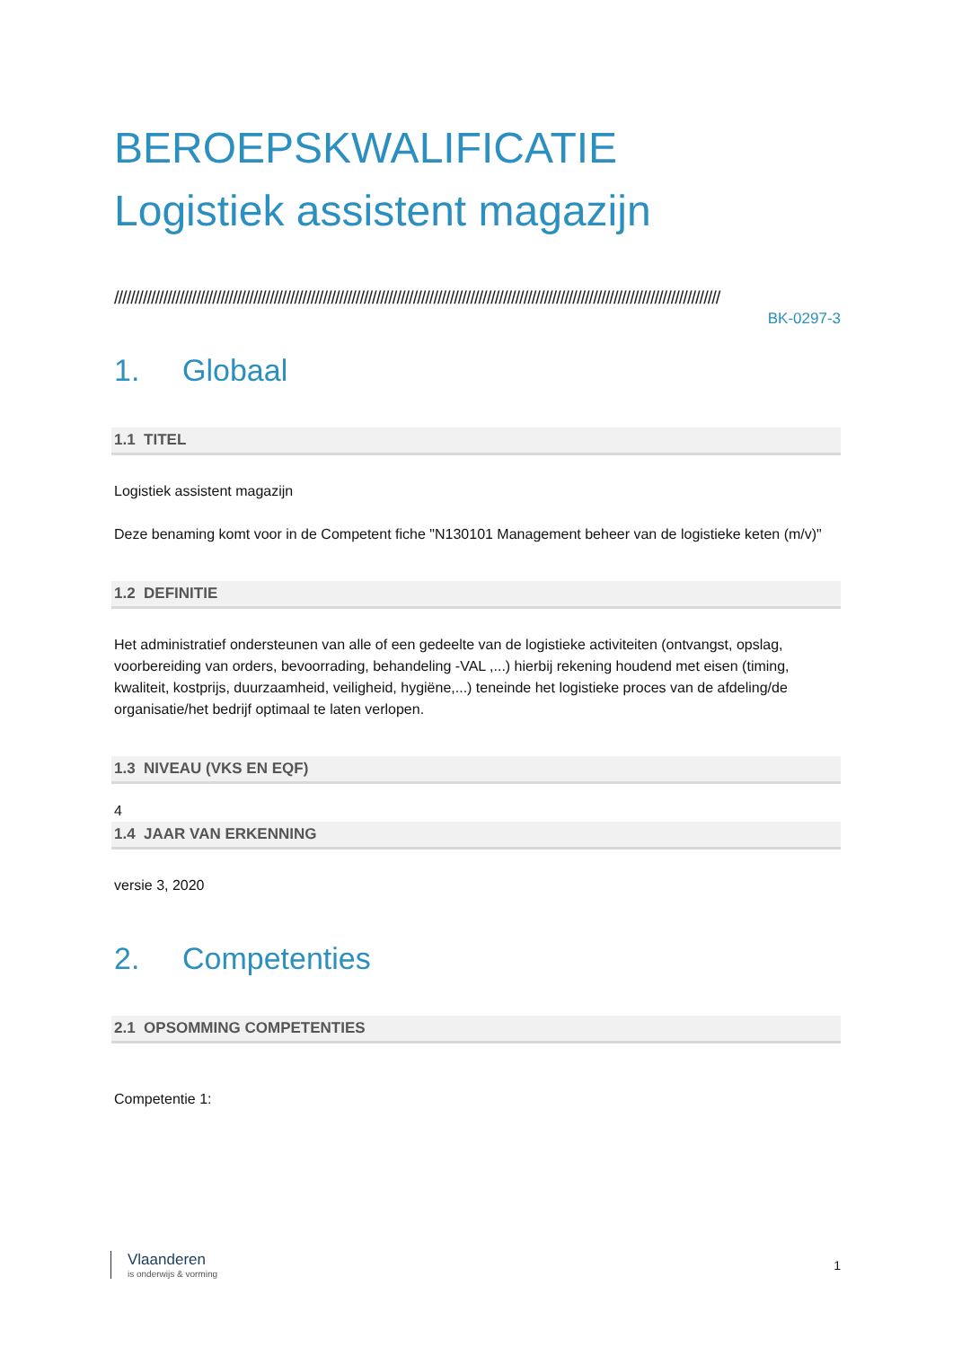BEROEPSKWALIFICATIE
Logistiek assistent magazijn
////////////////////////////////////////////////////////////////////////////////////////////////////////////////////////////////////////////////////
BK-0297-3
1. Globaal
1.1 TITEL
Logistiek assistent magazijn
Deze benaming komt voor in de Competent fiche "N130101 Management beheer van de logistieke keten (m/v)"
1.2 DEFINITIE
Het administratief ondersteunen van alle of een gedeelte van de logistieke activiteiten (ontvangst, opslag, voorbereiding van orders, bevoorrading, behandeling -VAL ,...) hierbij rekening houdend met eisen (timing, kwaliteit, kostprijs, duurzaamheid, veiligheid, hygiëne,...) teneinde het logistieke proces van de afdeling/de organisatie/het bedrijf optimaal te laten verlopen.
1.3 NIVEAU (VKS EN EQF)
4
1.4 JAAR VAN ERKENNING
versie 3, 2020
2. Competenties
2.1 OPSOMMING COMPETENTIES
Competentie 1:
Vlaanderen
is onderwijs & vorming
1